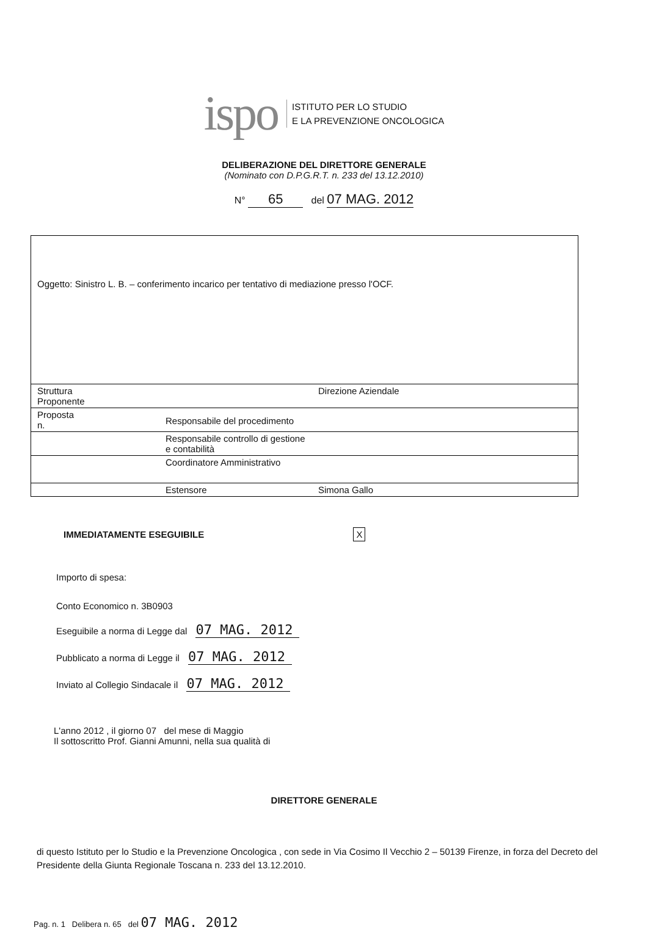ispo
ISTITUTO PER LO STUDIO
E LA PREVENZIONE ONCOLOGICA
DELIBERAZIONE DEL DIRETTORE GENERALE
(Nominato con D.P.G.R.T. n. 233 del 13.12.2010)
N° 65 del 07 MAG. 2012
| Oggetto: Sinistro L. B. – conferimento incarico per tentativo di mediazione presso l'OCF. | | |
| Struttura Proponente | | Direzione Aziendale |
| Proposta n. | Responsabile del procedimento | |
| | Responsabile controllo di gestione e contabilità | |
| | Coordinatore Amministrativo | |
| | Estensore | Simona Gallo |
IMMEDIATAMENTE ESEGUIBILE X
Importo di spesa:
Conto Economico n. 3B0903
Eseguibile a norma di Legge dal 07 MAG. 2012
Pubblicato a norma di Legge il 07 MAG. 2012
Inviato al Collegio Sindacale il 07 MAG. 2012
L'anno 2012 , il giorno 07 del mese di Maggio
Il sottoscritto Prof. Gianni Amunni, nella sua qualità di
DIRETTORE GENERALE
di questo Istituto per lo Studio e la Prevenzione Oncologica , con sede in Via Cosimo Il Vecchio 2 – 50139 Firenze, in forza del Decreto del Presidente della Giunta Regionale Toscana n. 233 del 13.12.2010.
Pag. n. 1 Delibera n. 65 del 07 MAG. 2012